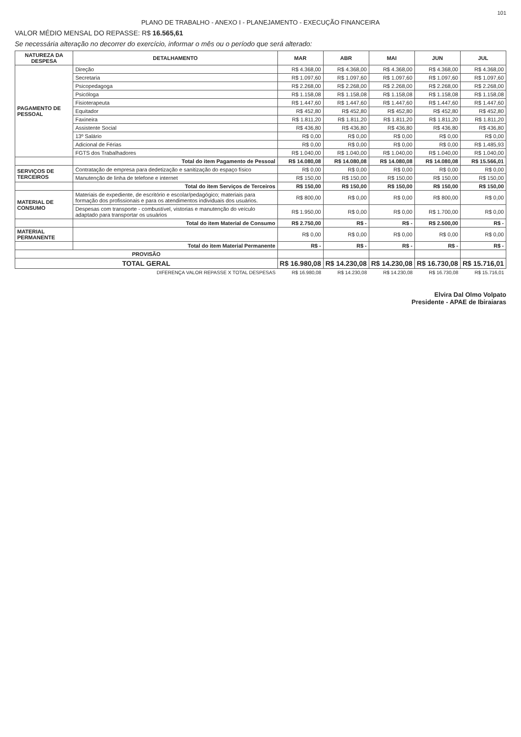101
PLANO DE TRABALHO - ANEXO I - PLANEJAMENTO - EXECUÇÃO FINANCEIRA
VALOR MÉDIO MENSAL DO REPASSE: R$ 16.565,61
Se necessária alteração no decorrer do exercício, informar o mês ou o período que será alterado:
| NATUREZA DA DESPESA | DETALHAMENTO | MAR | ABR | MAI | JUN | JUL |
| --- | --- | --- | --- | --- | --- | --- |
| PAGAMENTO DE PESSOAL | Direção | R$ 4.368,00 | R$ 4.368,00 | R$ 4.368,00 | R$ 4.368,00 | R$ 4.368,00 |
| | Secretaria | R$ 1.097,60 | R$ 1.097,60 | R$ 1.097,60 | R$ 1.097,60 | R$ 1.097,60 |
| | Psicopedagoga | R$ 2.268,00 | R$ 2.268,00 | R$ 2.268,00 | R$ 2.268,00 | R$ 2.268,00 |
| | Psicóloga | R$ 1.158,08 | R$ 1.158,08 | R$ 1.158,08 | R$ 1.158,08 | R$ 1.158,08 |
| | Fisioterapeuta | R$ 1.447,60 | R$ 1.447,60 | R$ 1.447,60 | R$ 1.447,60 | R$ 1.447,60 |
| | Equitador | R$ 452,80 | R$ 452,80 | R$ 452,80 | R$ 452,80 | R$ 452,80 |
| | Faxineira | R$ 1.811,20 | R$ 1.811,20 | R$ 1.811,20 | R$ 1.811,20 | R$ 1.811,20 |
| | Assistente Social | R$ 436,80 | R$ 436,80 | R$ 436,80 | R$ 436,80 | R$ 436,80 |
| | 13º Salário | R$ 0,00 | R$ 0,00 | R$ 0,00 | R$ 0,00 | R$ 0,00 |
| | Adicional de Férias | R$ 0,00 | R$ 0,00 | R$ 0,00 | R$ 0,00 | R$ 1.485,93 |
| | FGTS dos Trabalhadores | R$ 1.040,00 | R$ 1.040,00 | R$ 1.040,00 | R$ 1.040,00 | R$ 1.040,00 |
| | Total do item Pagamento de Pessoal | R$ 14.080,08 | R$ 14.080,08 | R$ 14.080,08 | R$ 14.080,08 | R$ 15.566,01 |
| SERVIÇOS DE TERCEIROS | Contratação de empresa para dedetização e sanitização do espaço físico | R$ 0,00 | R$ 0,00 | R$ 0,00 | R$ 0,00 | R$ 0,00 |
| | Manutenção de linha de telefone e internet | R$ 150,00 | R$ 150,00 | R$ 150,00 | R$ 150,00 | R$ 150,00 |
| | Total do item Serviços de Terceiros | R$ 150,00 | R$ 150,00 | R$ 150,00 | R$ 150,00 | R$ 150,00 |
| MATERIAL DE CONSUMO | Materiais de expediente, de escritório e escolar/pedagógico; materiais para formação dos profissionais e para os atendimentos individuais dos usuários. | R$ 800,00 | R$ 0,00 | R$ 0,00 | R$ 800,00 | R$ 0,00 |
| | Despesas com transporte - combustível, vistorias e manutenção do veículo adaptado para transportar os usuários | R$ 1.950,00 | R$ 0,00 | R$ 0,00 | R$ 1.700,00 | R$ 0,00 |
| | Total do item Material de Consumo | R$ 2.750,00 | R$ - | R$ - | R$ 2.500,00 | R$ - |
| MATERIAL PERMANENTE | | R$ 0,00 | R$ 0,00 | R$ 0,00 | R$ 0,00 | R$ 0,00 |
| | Total do item Material Permanente | R$ - | R$ - | R$ - | R$ - | R$ - |
| PROVISÃO | | | | | | |
| TOTAL GERAL | | R$ 16.980,08 | R$ 14.230,08 | R$ 14.230,08 | R$ 16.730,08 | R$ 15.716,01 |
| DIFERENÇA VALOR REPASSE X TOTAL DESPESAS | | R$ 16.980,08 | R$ 14.230,08 | R$ 14.230,08 | R$ 16.730,08 | R$ 15.716,01 |
Elvira Dal Olmo Volpato
Presidente - APAE de Ibiraiaras